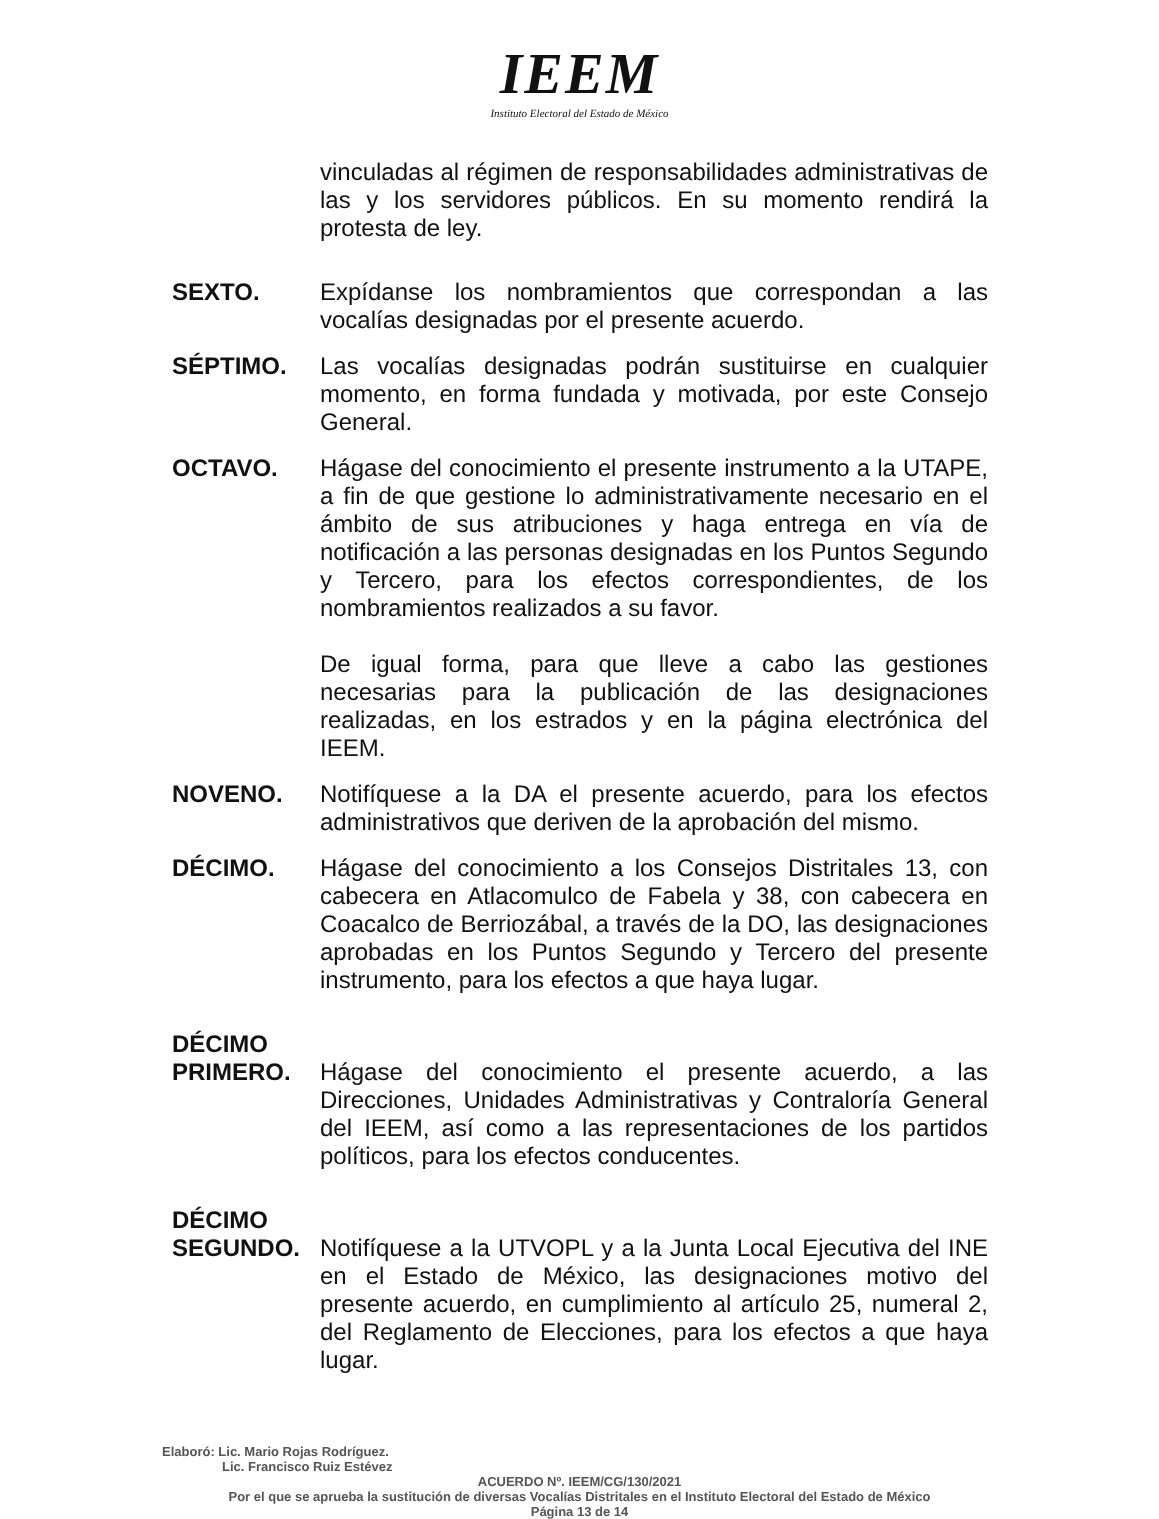IEEM
Instituto Electoral del Estado de México
vinculadas al régimen de responsabilidades administrativas de las y los servidores públicos. En su momento rendirá la protesta de ley.
SEXTO. Expídanse los nombramientos que correspondan a las vocalías designadas por el presente acuerdo.
SÉPTIMO. Las vocalías designadas podrán sustituirse en cualquier momento, en forma fundada y motivada, por este Consejo General.
OCTAVO. Hágase del conocimiento el presente instrumento a la UTAPE, a fin de que gestione lo administrativamente necesario en el ámbito de sus atribuciones y haga entrega en vía de notificación a las personas designadas en los Puntos Segundo y Tercero, para los efectos correspondientes, de los nombramientos realizados a su favor.
De igual forma, para que lleve a cabo las gestiones necesarias para la publicación de las designaciones realizadas, en los estrados y en la página electrónica del IEEM.
NOVENO. Notifíquese a la DA el presente acuerdo, para los efectos administrativos que deriven de la aprobación del mismo.
DÉCIMO. Hágase del conocimiento a los Consejos Distritales 13, con cabecera en Atlacomulco de Fabela y 38, con cabecera en Coacalco de Berriozábal, a través de la DO, las designaciones aprobadas en los Puntos Segundo y Tercero del presente instrumento, para los efectos a que haya lugar.
DÉCIMO PRIMERO.
Hágase del conocimiento el presente acuerdo, a las Direcciones, Unidades Administrativas y Contraloría General del IEEM, así como a las representaciones de los partidos políticos, para los efectos conducentes.
DÉCIMO SEGUNDO.
Notifíquese a la UTVOPL y a la Junta Local Ejecutiva del INE en el Estado de México, las designaciones motivo del presente acuerdo, en cumplimiento al artículo 25, numeral 2, del Reglamento de Elecciones, para los efectos a que haya lugar.
Elaboró: Lic. Mario Rojas Rodríguez.
Lic. Francisco Ruiz Estévez
ACUERDO Nº. IEEM/CG/130/2021
Por el que se aprueba la sustitución de diversas Vocalías Distritales en el Instituto Electoral del Estado de México
Página 13 de 14